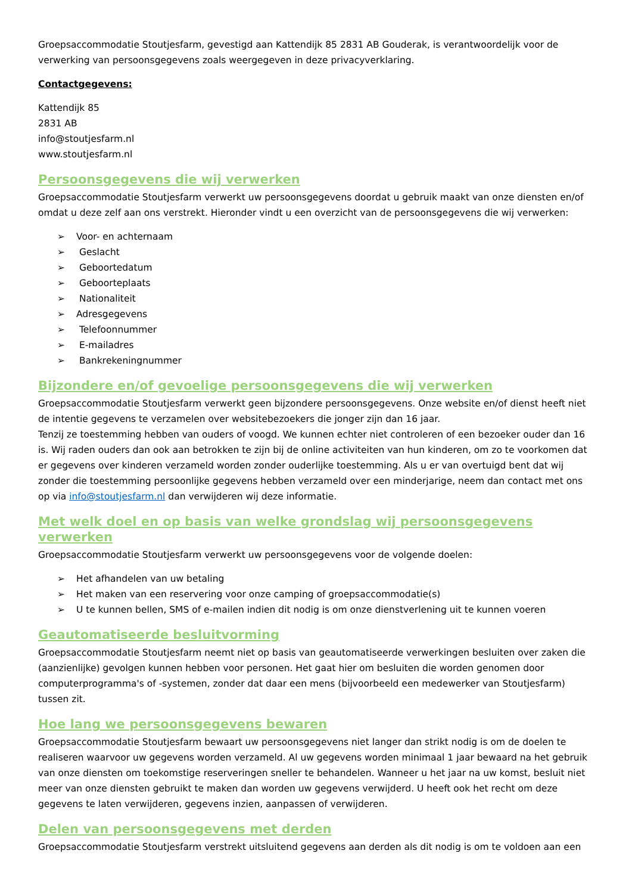Groepsaccommodatie Stoutjesfarm, gevestigd aan Kattendijk 85 2831 AB Gouderak, is verantwoordelijk voor de verwerking van persoonsgegevens zoals weergegeven in deze privacyverklaring.
Contactgegevens:
Kattendijk 85
2831 AB
info@stoutjesfarm.nl
www.stoutjesfarm.nl
Persoonsgegevens die wij verwerken
Groepsaccommodatie Stoutjesfarm verwerkt uw persoonsgegevens doordat u gebruik maakt van onze diensten en/of omdat u deze zelf aan ons verstrekt. Hieronder vindt u een overzicht van de persoonsgegevens die wij verwerken:
➢ Voor- en achternaam
➢ Geslacht
➢ Geboortedatum
➢ Geboorteplaats
➢ Nationaliteit
➢ Adresgegevens
➢ Telefoonnummer
➢ E-mailadres
➢ Bankrekeningnummer
Bijzondere en/of gevoelige persoonsgegevens die wij verwerken
Groepsaccommodatie Stoutjesfarm verwerkt geen bijzondere persoonsgegevens. Onze website en/of dienst heeft niet de intentie gegevens te verzamelen over websitebezoekers die jonger zijn dan 16 jaar.
Tenzij ze toestemming hebben van ouders of voogd. We kunnen echter niet controleren of een bezoeker ouder dan 16 is. Wij raden ouders dan ook aan betrokken te zijn bij de online activiteiten van hun kinderen, om zo te voorkomen dat er gegevens over kinderen verzameld worden zonder ouderlijke toestemming. Als u er van overtuigd bent dat wij zonder die toestemming persoonlijke gegevens hebben verzameld over een minderjarige, neem dan contact met ons op via info@stoutjesfarm.nl dan verwijderen wij deze informatie.
Met welk doel en op basis van welke grondslag wij persoonsgegevens verwerken
Groepsaccommodatie Stoutjesfarm verwerkt uw persoonsgegevens voor de volgende doelen:
➢ Het afhandelen van uw betaling
➢ Het maken van een reservering voor onze camping of groepsaccommodatie(s)
➢ U te kunnen bellen, SMS of e-mailen indien dit nodig is om onze dienstverlening uit te kunnen voeren
Geautomatiseerde besluitvorming
Groepsaccommodatie Stoutjesfarm neemt niet op basis van geautomatiseerde verwerkingen besluiten over zaken die (aanzienlijke) gevolgen kunnen hebben voor personen. Het gaat hier om besluiten die worden genomen door computerprogramma's of -systemen, zonder dat daar een mens (bijvoorbeeld een medewerker van Stoutjesfarm) tussen zit.
Hoe lang we persoonsgegevens bewaren
Groepsaccommodatie Stoutjesfarm bewaart uw persoonsgegevens niet langer dan strikt nodig is om de doelen te realiseren waarvoor uw gegevens worden verzameld. Al uw gegevens worden minimaal 1 jaar bewaard na het gebruik van onze diensten om toekomstige reserveringen sneller te behandelen. Wanneer u het jaar na uw komst, besluit niet meer van onze diensten gebruikt te maken dan worden uw gegevens verwijderd. U heeft ook het recht om deze gegevens te laten verwijderen, gegevens inzien, aanpassen of verwijderen.
Delen van persoonsgegevens met derden
Groepsaccommodatie Stoutjesfarm verstrekt uitsluitend gegevens aan derden als dit nodig is om te voldoen aan een